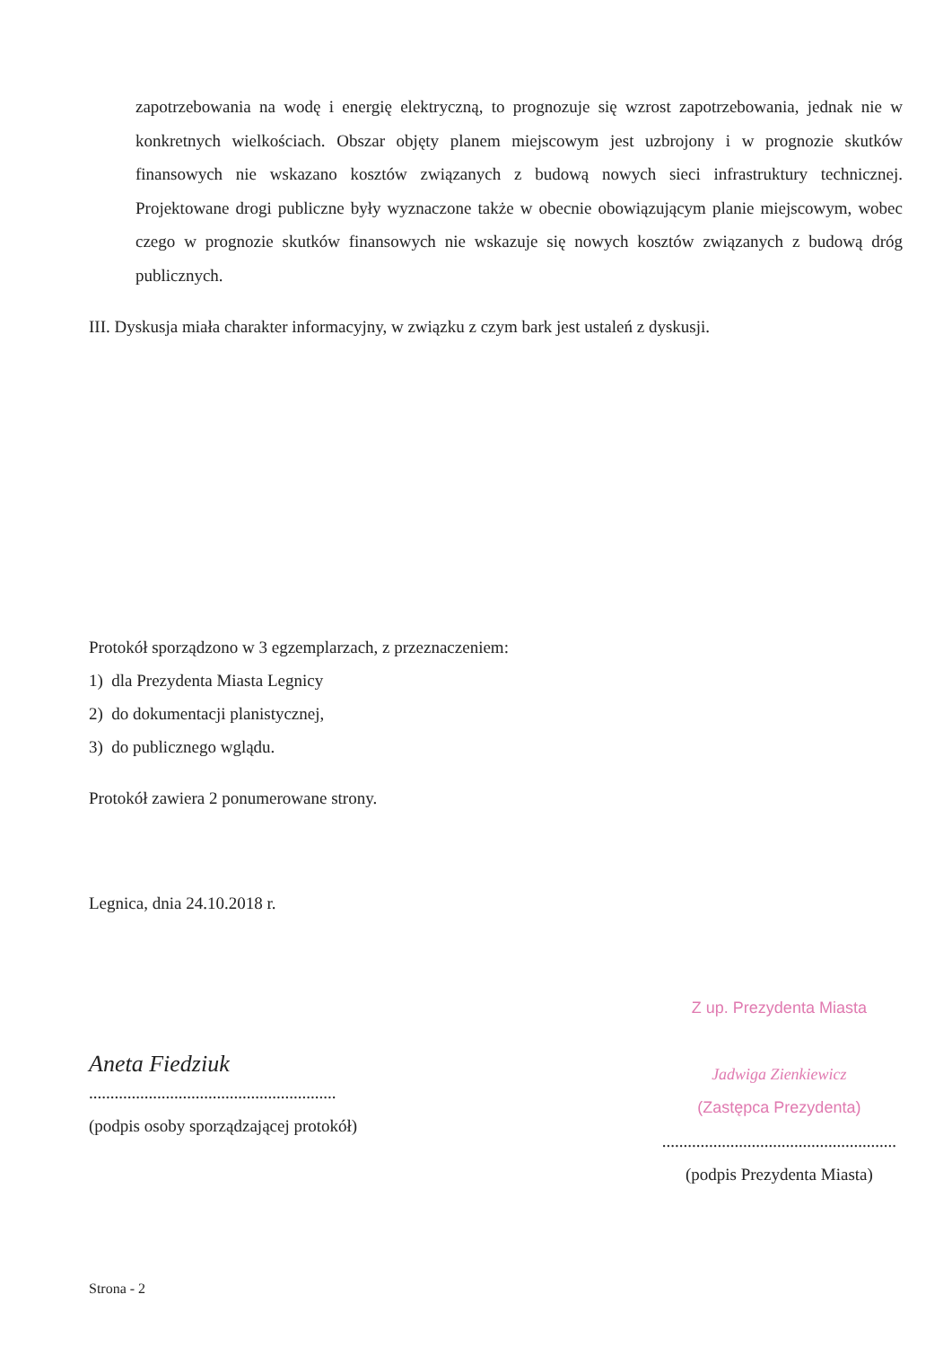zapotrzebowania na wodę i energię elektryczną, to prognozuje się wzrost zapotrzebowania, jednak nie w konkretnych wielkościach. Obszar objęty planem miejscowym jest uzbrojony i w prognozie skutków finansowych nie wskazano kosztów związanych z budową nowych sieci infrastruktury technicznej. Projektowane drogi publiczne były wyznaczone także w obecnie obowiązującym planie miejscowym, wobec czego w prognozie skutków finansowych nie wskazuje się nowych kosztów związanych z budową dróg publicznych.
III. Dyskusja miała charakter informacyjny, w związku z czym bark jest ustaleń z dyskusji.
Protokół sporządzono w 3 egzemplarzach, z przeznaczeniem:
1) dla Prezydenta Miasta Legnicy
2) do dokumentacji planistycznej,
3) do publicznego wglądu.
Protokół zawiera 2 ponumerowane strony.
Legnica, dnia 24.10.2018 r.
Aneta Fiedziuk
..........................................................
(podpis osoby sporządzającej protokół)
Z up. Prezydenta Miasta
Jadwiga Zienkiewicz
(Zastępca Prezydenta)
.......................................................
(podpis Prezydenta Miasta)
Strona - 2